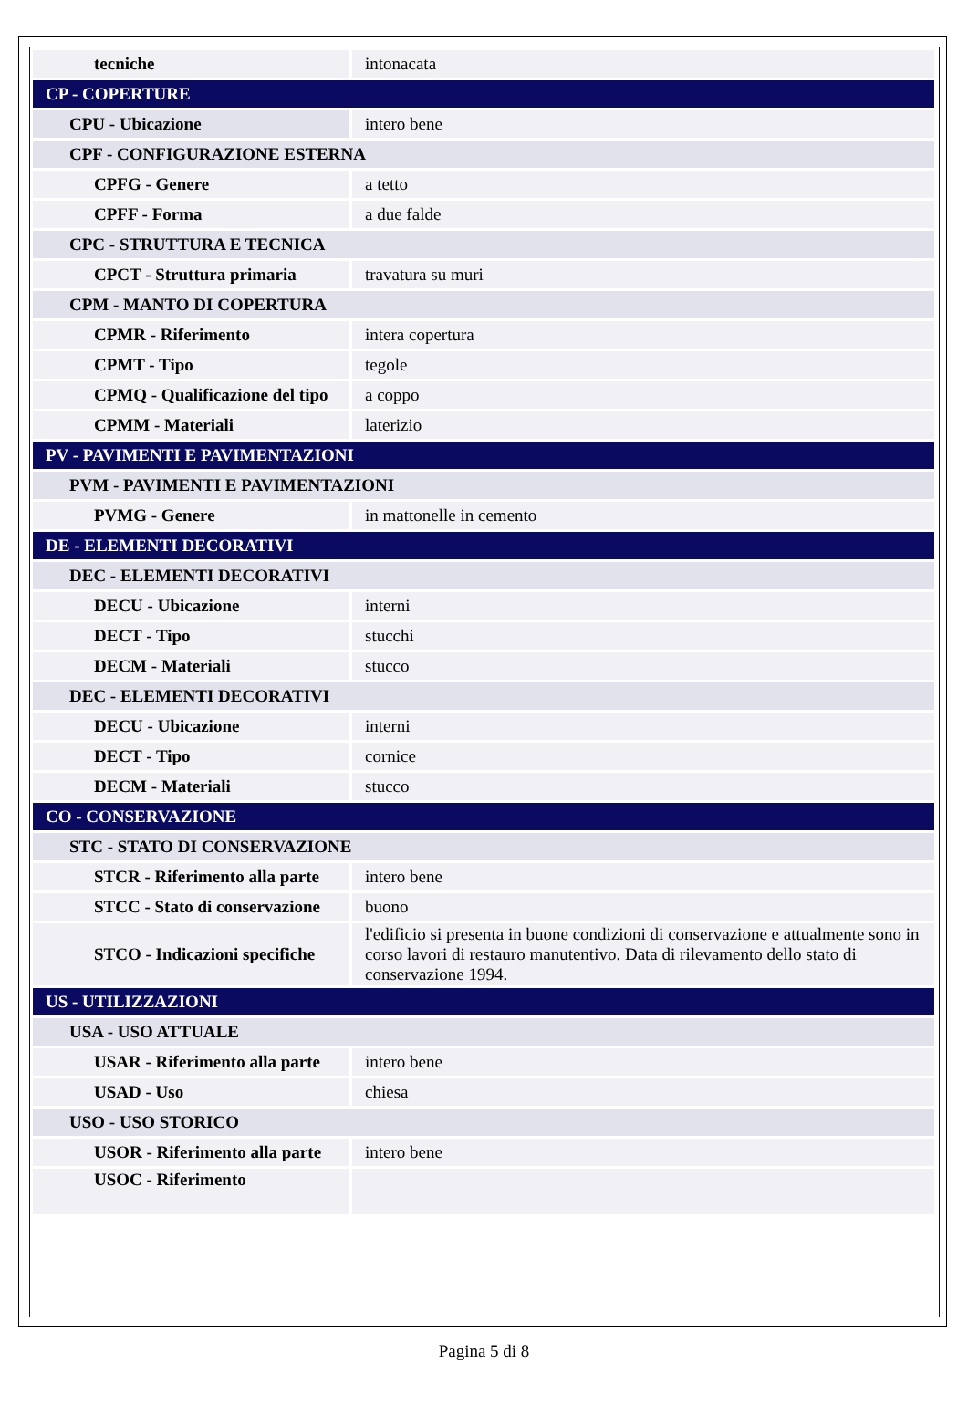| tecniche | intonacata |
| CP - COPERTURE | |
| CPU - Ubicazione | intero bene |
| CPF - CONFIGURAZIONE ESTERNA | |
| CPFG - Genere | a tetto |
| CPFF - Forma | a due falde |
| CPC - STRUTTURA E TECNICA | |
| CPCT - Struttura primaria | travatura su muri |
| CPM - MANTO DI COPERTURA | |
| CPMR - Riferimento | intera copertura |
| CPMT - Tipo | tegole |
| CPMQ - Qualificazione del tipo | a coppo |
| CPMM - Materiali | laterizio |
| PV - PAVIMENTI E PAVIMENTAZIONI | |
| PVM - PAVIMENTI E PAVIMENTAZIONI | |
| PVMG - Genere | in mattonelle in cemento |
| DE - ELEMENTI DECORATIVI | |
| DEC - ELEMENTI DECORATIVI | |
| DECU - Ubicazione | interni |
| DECT - Tipo | stucchi |
| DECM - Materiali | stucco |
| DEC - ELEMENTI DECORATIVI | |
| DECU - Ubicazione | interni |
| DECT - Tipo | cornice |
| DECM - Materiali | stucco |
| CO - CONSERVAZIONE | |
| STC - STATO DI CONSERVAZIONE | |
| STCR - Riferimento alla parte | intero bene |
| STCC - Stato di conservazione | buono |
| STCO - Indicazioni specifiche | l'edificio si presenta in buone condizioni di conservazione e attualmente sono in corso lavori di restauro manutentivo. Data di rilevamento dello stato di conservazione 1994. |
| US - UTILIZZAZIONI | |
| USA - USO ATTUALE | |
| USAR - Riferimento alla parte | intero bene |
| USAD - Uso | chiesa |
| USO - USO STORICO | |
| USOR - Riferimento alla parte | intero bene |
| USOC - Riferimento | |
Pagina 5 di 8